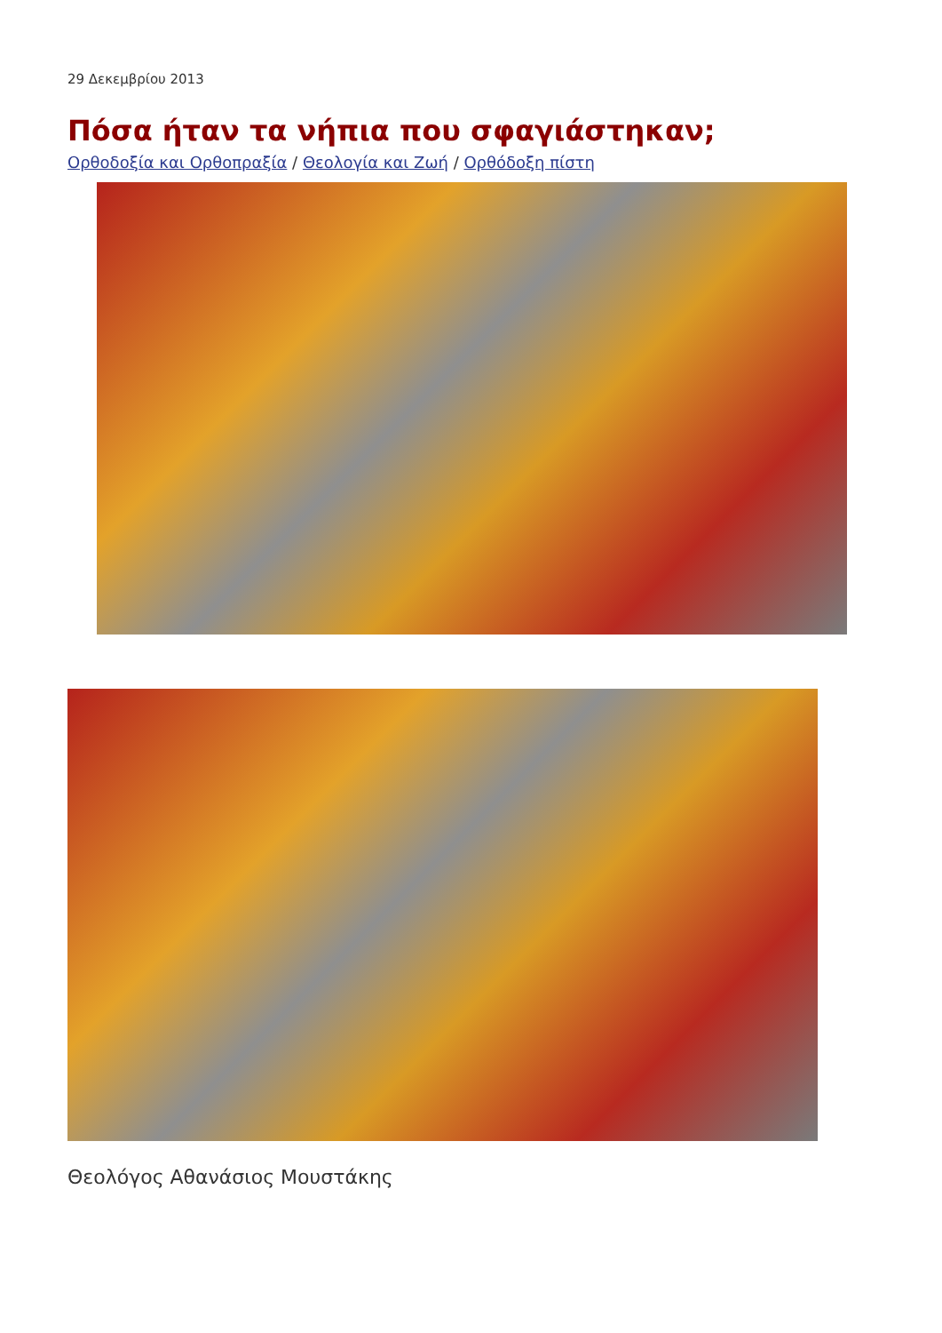29 Δεκεμβρίου 2013
Πόσα ήταν τα νήπια που σφαγιάστηκαν;
Ορθοδοξία και Ορθοπραξία / Θεολογία και Ζωή / Ορθόδοξη πίστη
Θεολόγος Αθανάσιος Μουστάκης